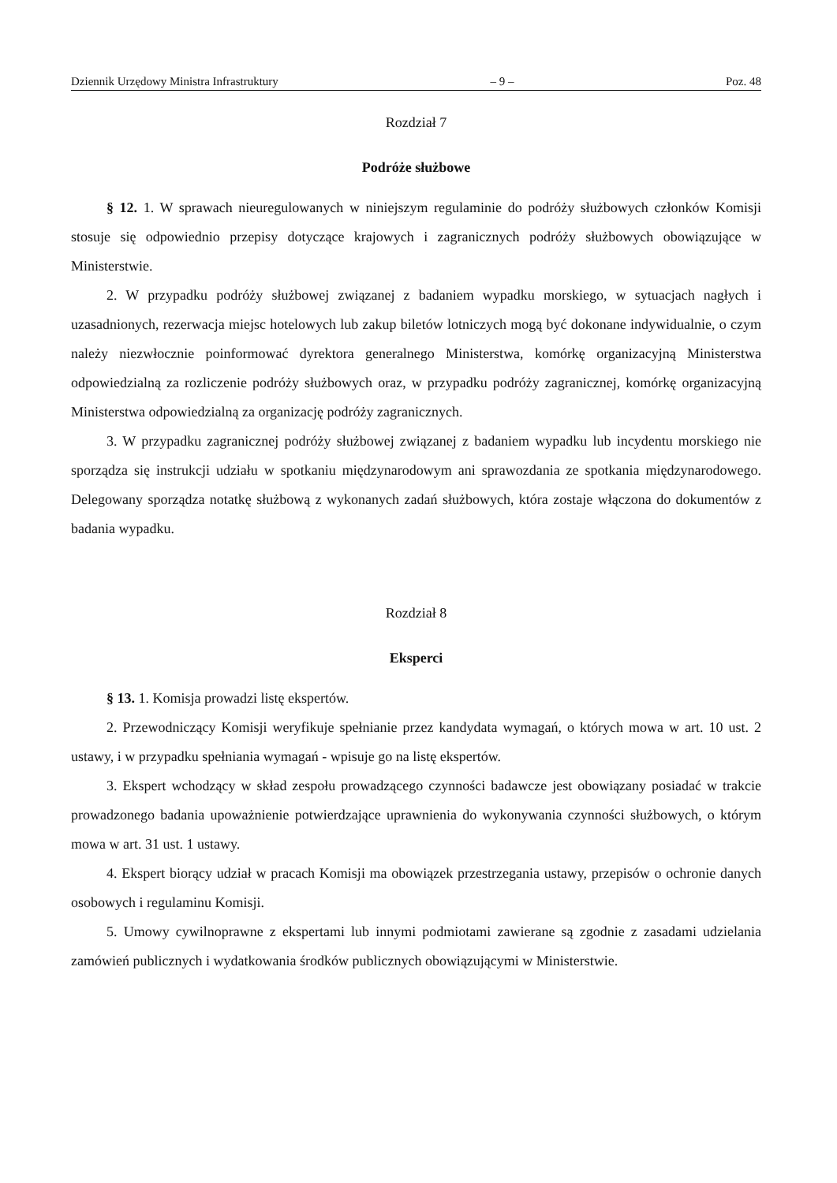Dziennik Urzędowy Ministra Infrastruktury – 9 – Poz. 48
Rozdział 7
Podróże służbowe
§ 12. 1. W sprawach nieuregulowanych w niniejszym regulaminie do podróży służbowych członków Komisji stosuje się odpowiednio przepisy dotyczące krajowych i zagranicznych podróży służbowych obowiązujące w Ministerstwie.
2. W przypadku podróży służbowej związanej z badaniem wypadku morskiego, w sytuacjach nagłych i uzasadnionych, rezerwacja miejsc hotelowych lub zakup biletów lotniczych mogą być dokonane indywidualnie, o czym należy niezwłocznie poinformować dyrektora generalnego Ministerstwa, komórkę organizacyjną Ministerstwa odpowiedzialną za rozliczenie podróży służbowych oraz, w przypadku podróży zagranicznej, komórkę organizacyjną Ministerstwa odpowiedzialną za organizację podróży zagranicznych.
3. W przypadku zagranicznej podróży służbowej związanej z badaniem wypadku lub incydentu morskiego nie sporządza się instrukcji udziału w spotkaniu międzynarodowym ani sprawozdania ze spotkania międzynarodowego. Delegowany sporządza notatkę służbową z wykonanych zadań służbowych, która zostaje włączona do dokumentów z badania wypadku.
Rozdział 8
Eksperci
§ 13. 1. Komisja prowadzi listę ekspertów.
2. Przewodniczący Komisji weryfikuje spełnianie przez kandydata wymagań, o których mowa w art. 10 ust. 2 ustawy, i w przypadku spełniania wymagań - wpisuje go na listę ekspertów.
3. Ekspert wchodzący w skład zespołu prowadzącego czynności badawcze jest obowiązany posiadać w trakcie prowadzonego badania upoważnienie potwierdzające uprawnienia do wykonywania czynności służbowych, o którym mowa w art. 31 ust. 1 ustawy.
4. Ekspert biorący udział w pracach Komisji ma obowiązek przestrzegania ustawy, przepisów o ochronie danych osobowych i regulaminu Komisji.
5. Umowy cywilnoprawne z ekspertami lub innymi podmiotami zawierane są zgodnie z zasadami udzielania zamówień publicznych i wydatkowania środków publicznych obowiązującymi w Ministerstwie.